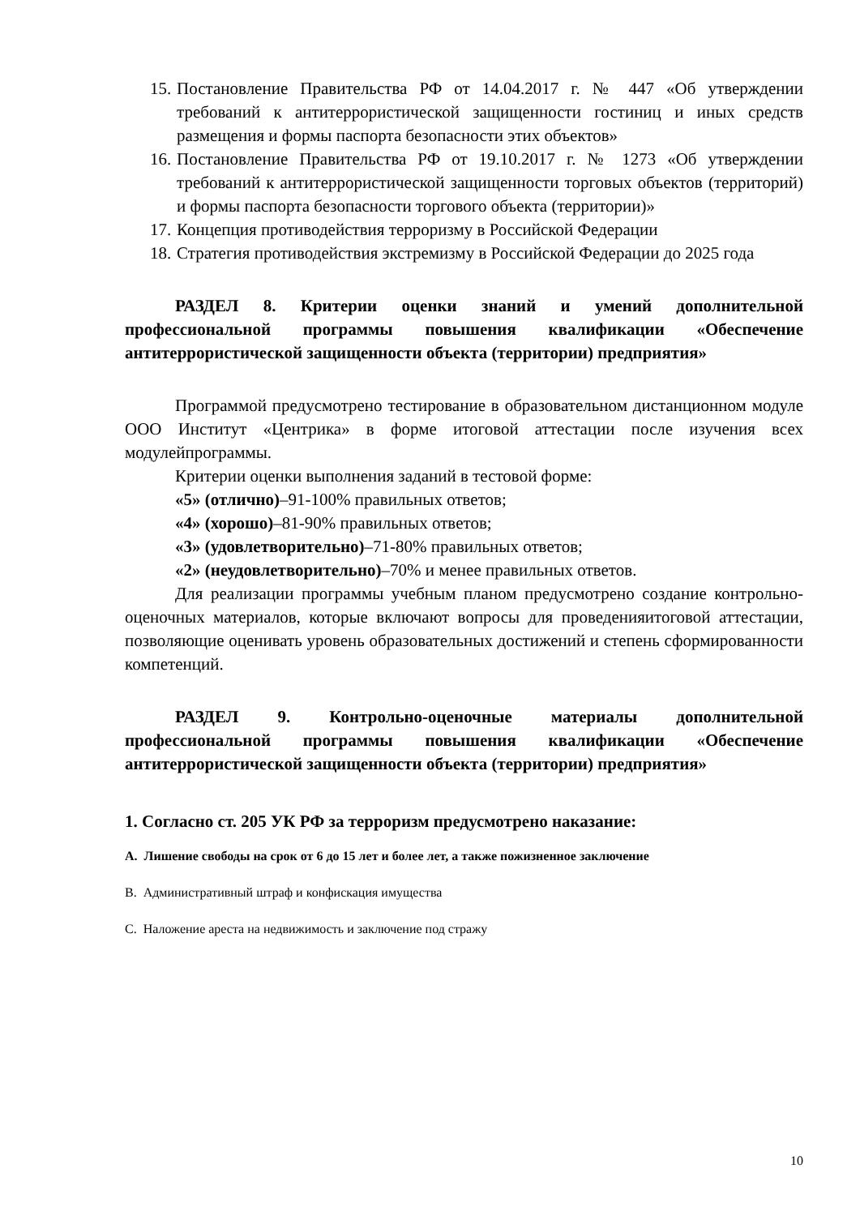15. Постановление Правительства РФ от 14.04.2017 г. № 447 «Об утверждении требований к антитеррористической защищенности гостиниц и иных средств размещения и формы паспорта безопасности этих объектов»
16. Постановление Правительства РФ от 19.10.2017 г. № 1273 «Об утверждении требований к антитеррористической защищенности торговых объектов (территорий) и формы паспорта безопасности торгового объекта (территории)»
17. Концепция противодействия терроризму в Российской Федерации
18. Стратегия противодействия экстремизму в Российской Федерации до 2025 года
РАЗДЕЛ 8. Критерии оценки знаний и умений дополнительной профессиональной программы повышения квалификации «Обеспечение антитеррористической защищенности объекта (территории) предприятия»
Программой предусмотрено тестирование в образовательном дистанционном модуле ООО Институт «Центрика» в форме итоговой аттестации после изучения всех модулейпрограммы.
Критерии оценки выполнения заданий в тестовой форме:
«5» (отлично)–91-100% правильных ответов;
«4» (хорошо)–81-90% правильных ответов;
«3» (удовлетворительно)–71-80% правильных ответов;
«2» (неудовлетворительно)–70% и менее правильных ответов.
Для реализации программы учебным планом предусмотрено создание контрольно-оценочных материалов, которые включают вопросы для проведенияитоговой аттестации, позволяющие оценивать уровень образовательных достижений и степень сформированности компетенций.
РАЗДЕЛ 9. Контрольно-оценочные материалы дополнительной профессиональной программы повышения квалификации «Обеспечение антитеррористической защищенности объекта (территории) предприятия»
1. Согласно ст. 205 УК РФ за терроризм предусмотрено наказание:
А. Лишение свободы на срок от 6 до 15 лет и более лет, а также пожизненное заключение
В. Административный штраф и конфискация имущества
С. Наложение ареста на недвижимость и заключение под стражу
10